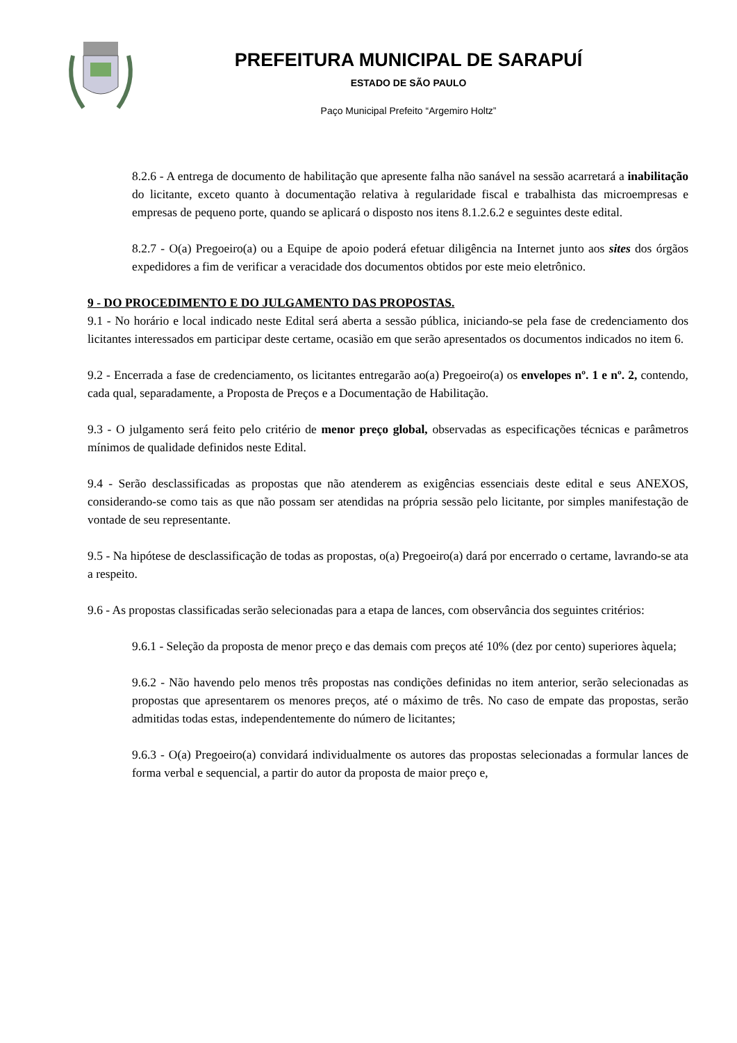PREFEITURA MUNICIPAL DE SARAPUÍ
ESTADO DE SÃO PAULO
Paço Municipal Prefeito “Argemiro Holtz”
8.2.6 - A entrega de documento de habilitação que apresente falha não sanável na sessão acarretará a inabilitação do licitante, exceto quanto à documentação relativa à regularidade fiscal e trabalhista das microempresas e empresas de pequeno porte, quando se aplicará o disposto nos itens 8.1.2.6.2 e seguintes deste edital.
8.2.7 - O(a) Pregoeiro(a) ou a Equipe de apoio poderá efetuar diligência na Internet junto aos sites dos órgãos expedidores a fim de verificar a veracidade dos documentos obtidos por este meio eletrônico.
9 - DO PROCEDIMENTO E DO JULGAMENTO DAS PROPOSTAS.
9.1 - No horário e local indicado neste Edital será aberta a sessão pública, iniciando-se pela fase de credenciamento dos licitantes interessados em participar deste certame, ocasião em que serão apresentados os documentos indicados no item 6.
9.2 - Encerrada a fase de credenciamento, os licitantes entregarão ao(a) Pregoeiro(a) os envelopes nº. 1 e nº. 2, contendo, cada qual, separadamente, a Proposta de Preços e a Documentação de Habilitação.
9.3 - O julgamento será feito pelo critério de menor preço global, observadas as especificações técnicas e parâmetros mínimos de qualidade definidos neste Edital.
9.4 - Serão desclassificadas as propostas que não atenderem as exigências essenciais deste edital e seus ANEXOS, considerando-se como tais as que não possam ser atendidas na própria sessão pelo licitante, por simples manifestação de vontade de seu representante.
9.5 - Na hipótese de desclassificação de todas as propostas, o(a) Pregoeiro(a) dará por encerrado o certame, lavrando-se ata a respeito.
9.6 - As propostas classificadas serão selecionadas para a etapa de lances, com observância dos seguintes critérios:
9.6.1 - Seleção da proposta de menor preço e das demais com preços até 10% (dez por cento) superiores àquela;
9.6.2 - Não havendo pelo menos três propostas nas condições definidas no item anterior, serão selecionadas as propostas que apresentarem os menores preços, até o máximo de três. No caso de empate das propostas, serão admitidas todas estas, independentemente do número de licitantes;
9.6.3 - O(a) Pregoeiro(a) convidará individualmente os autores das propostas selecionadas a formular lances de forma verbal e sequencial, a partir do autor da proposta de maior preço e,